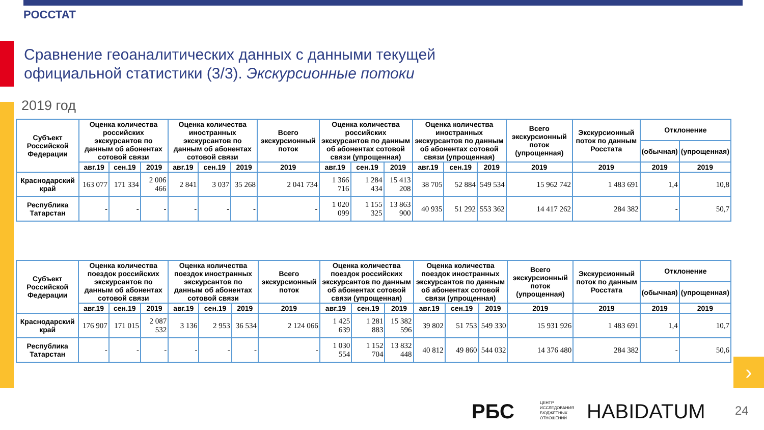РОССТАТ
Сравнение геоаналитических данных с данными текущей
официальной статистики (3/3). Экскурсионные потоки
2019 год
| Субъект Российской Федерации | Оценка количества российских экскурсантов по данным об абонентах сотовой связи | | | Оценка количества иностранных экскурсантов по данным об абонентах сотовой связи | | | Всего экскурсионный поток | Оценка количества российских экскурсантов по данным об абонентах сотовой связи (упрощенная) | | | Оценка количества иностранных экскурсантов по данным об абонентах сотовой связи (упрощенная) | | | Всего экскурсионный поток (упрощенная) | Экскурсионный поток по данным Росстата | Отклонение | |
| --- | --- | --- | --- | --- | --- | --- | --- | --- | --- | --- | --- | --- | --- | --- | --- | --- | --- |
| | | | | | | | | | | | | | | | | (обычная) | (упрощенная) |
| | авг.19 | сен.19 | 2019 | авг.19 | сен.19 | 2019 | 2019 | авг.19 | сен.19 | 2019 | авг.19 | сен.19 | 2019 | 2019 | 2019 | 2019 | 2019 |
| Краснодарский край | 163 077 | 171 334 | 2 006 466 | 2 841 | 3 037 | 35 268 | 2 041 734 | 1 366 716 | 1 284 434 | 15 413 208 | 38 705 | 52 884 | 549 534 | 15 962 742 | 1 483 691 | 1,4 | 10,8 |
| Республика Татарстан | - | - | - | - | - | - | - | 1 020 099 | 1 155 325 | 13 863 900 | 40 935 | 51 292 | 553 362 | 14 417 262 | 284 382 | - | 50,7 |
| Субъект Российской Федерации | Оценка количества поездок российских экскурсантов по данным об абонентах сотовой связи | | | Оценка количества поездок иностранных экскурсантов по данным об абонентах сотовой связи | | | Всего экскурсионный поток | Оценка количества поездок российских экскурсантов по данным об абонентах сотовой связи (упрощенная) | | | Оценка количества поездок иностранных экскурсантов по данным об абонентах сотовой связи (упрощенная) | | | Всего экскурсионный поток (упрощенная) | Экскурсионный поток по данным Росстата | Отклонение | |
| --- | --- | --- | --- | --- | --- | --- | --- | --- | --- | --- | --- | --- | --- | --- | --- | --- | --- |
| | | | | | | | | | | | | | | | | (обычная) | (упрощенная) |
| | авг.19 | сен.19 | 2019 | авг.19 | сен.19 | 2019 | 2019 | авг.19 | сен.19 | 2019 | авг.19 | сен.19 | 2019 | 2019 | 2019 | 2019 | 2019 |
| Краснодарский край | 176 907 | 171 015 | 2 087 532 | 3 136 | 2 953 | 36 534 | 2 124 066 | 1 425 639 | 1 281 883 | 15 382 596 | 39 802 | 51 753 | 549 330 | 15 931 926 | 1 483 691 | 1,4 | 10,7 |
| Республика Татарстан | - | - | - | - | - | - | - | 1 030 554 | 1 152 704 | 13 832 448 | 40 812 | 49 860 | 544 032 | 14 376 480 | 284 382 | - | 50,6 |
›
РБС
ЦЕНТР
ИССЛЕДОВАНИЯ
БЮДЖЕТНЫХ
ОТНОШЕНИЙ
HABIDATUM 24